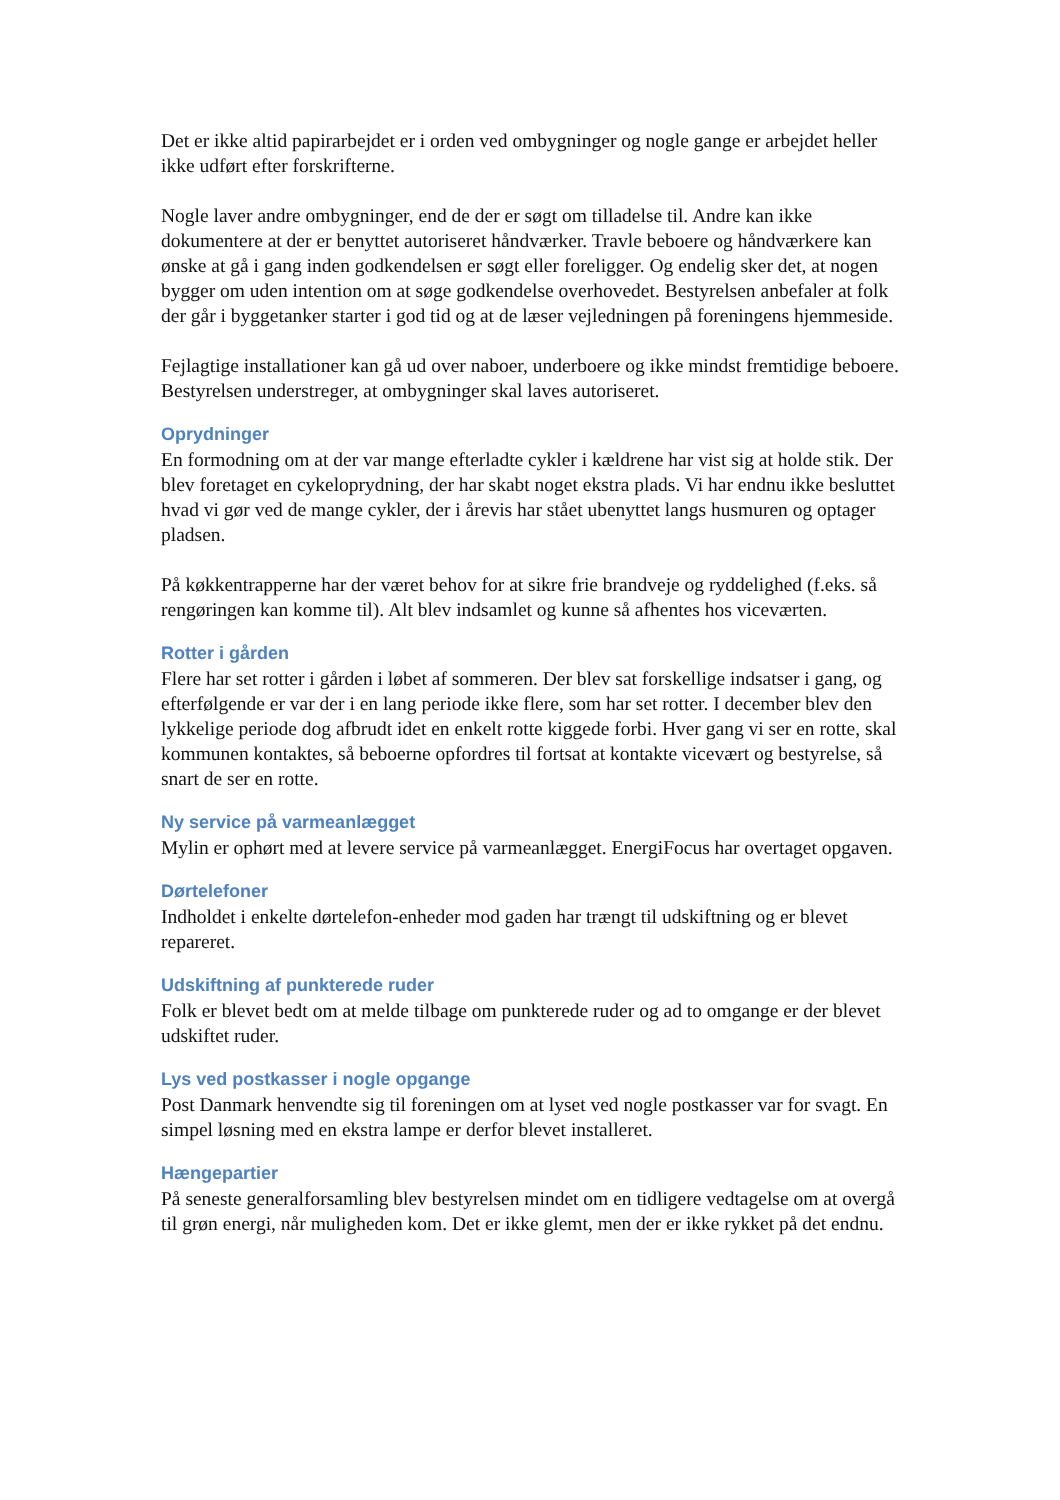Det er ikke altid papirarbejdet er i orden ved ombygninger og nogle gange er arbejdet heller ikke udført efter forskrifterne.
Nogle laver andre ombygninger, end de der er søgt om tilladelse til. Andre kan ikke dokumentere at der er benyttet autoriseret håndværker. Travle beboere og håndværkere kan ønske at gå i gang inden godkendelsen er søgt eller foreligger. Og endelig sker det, at nogen bygger om uden intention om at søge godkendelse overhovedet. Bestyrelsen anbefaler at folk der går i byggetanker starter i god tid og at de læser vejledningen på foreningens hjemmeside.
Fejlagtige installationer kan gå ud over naboer, underboere og ikke mindst fremtidige beboere. Bestyrelsen understreger, at ombygninger skal laves autoriseret.
Oprydninger
En formodning om at der var mange efterladte cykler i kældrene har vist sig at holde stik. Der blev foretaget en cykeloprydning, der har skabt noget ekstra plads. Vi har endnu ikke besluttet hvad vi gør ved de mange cykler, der i årevis har stået ubenyttet langs husmuren og optager pladsen.
På køkkentrapperne har der været behov for at sikre frie brandveje og ryddelighed (f.eks. så rengøringen kan komme til). Alt blev indsamlet og kunne så afhentes hos viceværten.
Rotter i gården
Flere har set rotter i gården i løbet af sommeren. Der blev sat forskellige indsatser i gang, og efterfølgende er var der i en lang periode ikke flere, som har set rotter. I december blev den lykkelige periode dog afbrudt idet en enkelt rotte kiggede forbi. Hver gang vi ser en rotte, skal kommunen kontaktes, så beboerne opfordres til fortsat at kontakte vicevært og bestyrelse, så snart de ser en rotte.
Ny service på varmeanlægget
Mylin er ophørt med at levere service på varmeanlægget. EnergiFocus har overtaget opgaven.
Dørtelefoner
Indholdet i enkelte dørtelefon-enheder mod gaden har trængt til udskiftning og er blevet repareret.
Udskiftning af punkterede ruder
Folk er blevet bedt om at melde tilbage om punkterede ruder og ad to omgange er der blevet udskiftet ruder.
Lys ved postkasser i nogle opgange
Post Danmark henvendte sig til foreningen om at lyset ved nogle postkasser var for svagt. En simpel løsning med en ekstra lampe er derfor blevet installeret.
Hængepartier
På seneste generalforsamling blev bestyrelsen mindet om en tidligere vedtagelse om at overgå til grøn energi, når muligheden kom. Det er ikke glemt, men der er ikke rykket på det endnu.